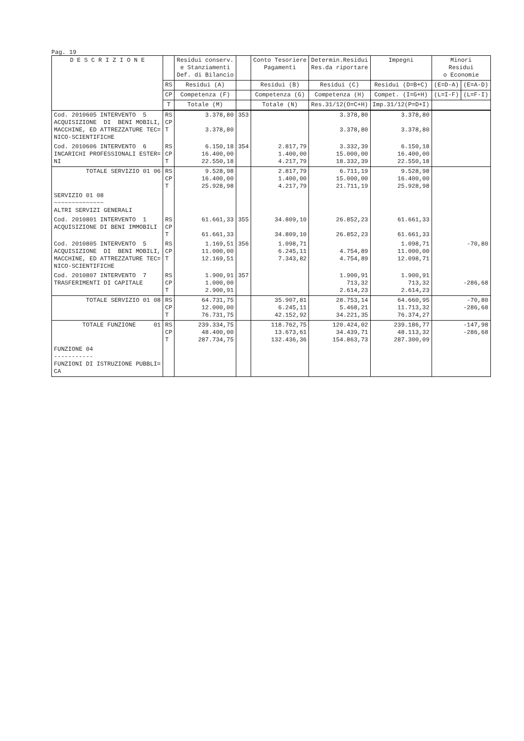Pag. 19
| D E S C R I Z I O N E | | Residui conserv. e Stanziamenti Def. di Bilancio | | Conto Tesoriere Pagamenti | Determin.Residui Res.da riportare | Impegni | Minori Residui o Economie | |
| --- | --- | --- | --- | --- | --- | --- | --- | --- |
| | RS | Residui (A) | | Residui (B) | Residui (C) | Residui (D=B+C) | (E=D-A) | (E=A-D) |
| | CP | Competenza (F) | | Competenza (G) | Competenza (H) | Compet. (I=G+H) | (L=I-F) | (L=F-I) |
| | T | Totale (M) | | Totale (N) | Res.31/12(O=C+H) | Imp.31/12(P=D+I) | | |
| Cod. 2010605 INTERVENTO 5 ACQUISIZIONE DI BENI MOBILI, MACCHINE, ED ATTREZZATURE TEC= NICO-SCIENTIFICHE | RS CP T | 3.378,80 3.378,80 | 353 | | 3.378,80 3.378,80 | 3.378,80 3.378,80 | | |
| Cod. 2010606 INTERVENTO 6 INCARICHI PROFESSIONALI ESTER= NI | RS CP T | 6.150,18 16.400,00 22.550,18 | 354 | 2.817,79 1.400,00 4.217,79 | 3.332,39 15.000,00 18.332,39 | 6.150,18 16.400,00 22.550,18 | | |
| TOTALE SERVIZIO 01 06 | RS CP T | 9.528,98 16.400,00 25.928,98 | | 2.817,79 1.400,00 4.217,79 | 6.711,19 15.000,00 21.711,19 | 9.528,98 16.400,00 25.928,98 | | |
| SERVIZIO 01 08 ~~~~~~~~~~~~~~ ALTRI SERVIZI GENERALI | | | | | | | | |
| Cod. 2010801 INTERVENTO 1 ACQUISIZIONE DI BENI IMMOBILI | RS CP T | 61.661,33 61.661,33 | 355 | 34.809,10 34.809,10 | 26.852,23 26.852,23 | 61.661,33 61.661,33 | | |
| Cod. 2010805 INTERVENTO 5 ACQUISIZIONE DI BENI MOBILI, MACCHINE, ED ATTREZZATURE TEC= NICO-SCIENTIFICHE | RS CP T | 1.169,51 11.000,00 12.169,51 | 356 | 1.098,71 6.245,11 7.343,82 | 4.754,89 4.754,89 | 1.098,71 11.000,00 12.098,71 | -70,80 | |
| Cod. 2010807 INTERVENTO 7 TRASFERIMENTI DI CAPITALE | RS CP T | 1.900,91 1.000,00 2.900,91 | 357 | | 1.900,91 713,32 2.614,23 | 1.900,91 713,32 2.614,23 | -286,68 | |
| TOTALE SERVIZIO 01 08 | RS CP T | 64.731,75 12.000,00 76.731,75 | | 35.907,81 6.245,11 42.152,92 | 28.753,14 5.468,21 34.221,35 | 64.660,95 11.713,32 76.374,27 | -70,80 -286,68 | |
| TOTALE FUNZIONE 01 | RS CP T | 239.334,75 48.400,00 287.734,75 | | 118.762,75 13.673,61 132.436,36 | 120.424,02 34.439,71 154.863,73 | 239.186,77 48.113,32 287.300,09 | -147,98 -286,68 | |
| FUNZIONE 04 ----------- FUNZIONI DI ISTRUZIONE PUBBLI= CA | | | | | | | | |